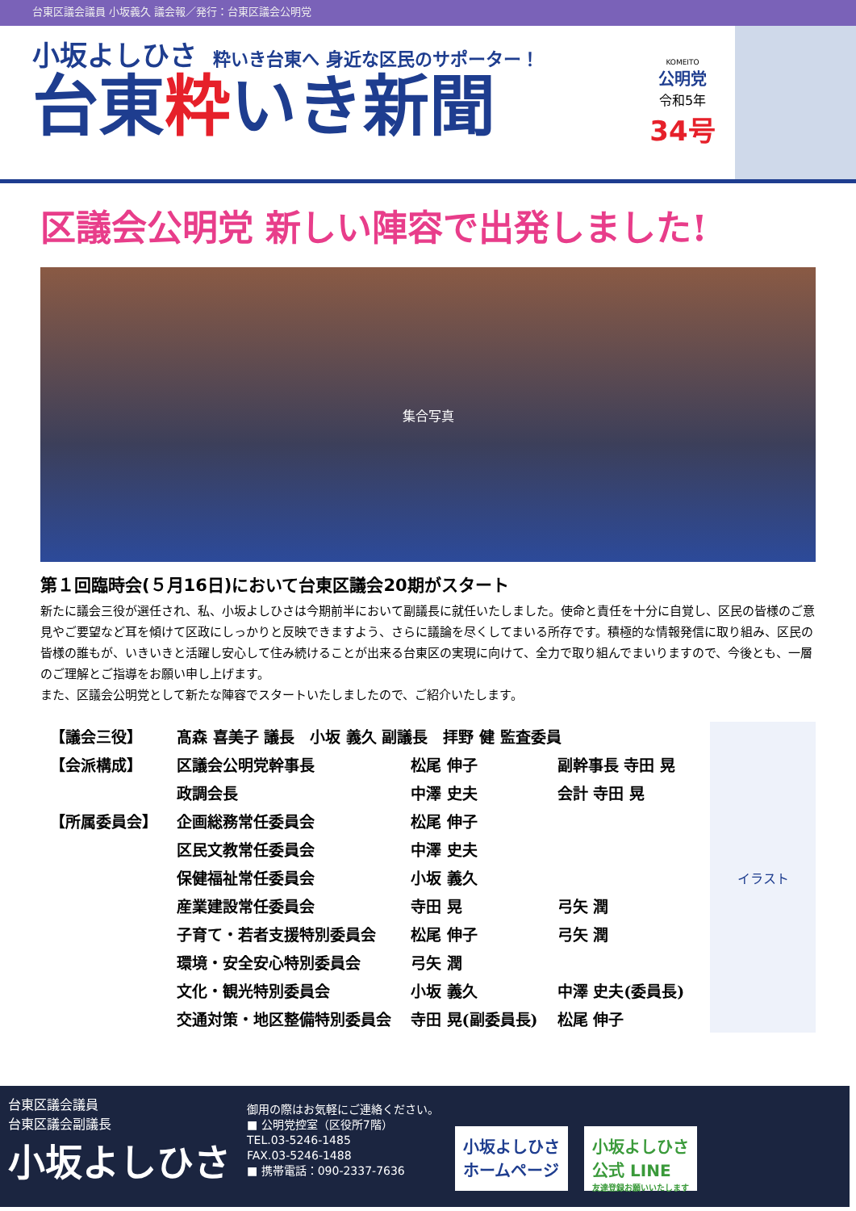台東区議会議員 小坂義久 議会報／発行：台東区議会公明党
小坂よしひさ
粋いき台東へ 身近な区民のサポーター！
台東粋いき新聞
KOMEITO
公明党
令和5年
34号
区議会公明党 新しい陣容で出発しました!
集合写真
第１回臨時会(５月16日)において台東区議会20期がスタート
新たに議会三役が選任され、私、小坂よしひさは今期前半において副議長に就任いたしました。使命と責任を十分に自覚し、区民の皆様のご意見やご要望など耳を傾けて区政にしっかりと反映できますよう、さらに議論を尽くしてまいる所存です。積極的な情報発信に取り組み、区民の皆様の誰もが、いきいきと活躍し安心して住み続けることが出来る台東区の実現に向けて、全力で取り組んでまいりますので、今後とも、一層のご理解とご指導をお願い申し上げます。
また、区議会公明党として新たな陣容でスタートいたしましたので、ご紹介いたします。
| 【議会三役】 | 髙森 喜美子 議長 小坂 義久 副議長 拝野 健 監査委員 | | |
| 【会派構成】 | 区議会公明党幹事長 | 松尾 伸子 | 副幹事長 寺田 晃 |
| | 政調会長 | 中澤 史夫 | 会計 寺田 晃 |
| 【所属委員会】 | 企画総務常任委員会 | 松尾 伸子 | |
| | 区民文教常任委員会 | 中澤 史夫 | |
| | 保健福祉常任委員会 | 小坂 義久 | |
| | 産業建設常任委員会 | 寺田 晃 | 弓矢 潤 |
| | 子育て・若者支援特別委員会 | 松尾 伸子 | 弓矢 潤 |
| | 環境・安全安心特別委員会 | 弓矢 潤 | |
| | 文化・観光特別委員会 | 小坂 義久 | 中澤 史夫(委員長) |
| | 交通対策・地区整備特別委員会 | 寺田 晃(副委員長) | 松尾 伸子 |
イラスト
台東区議会議員
台東区議会副議長
小坂よしひさ
御用の際はお気軽にご連絡ください。
■ 公明党控室（区役所7階）
TEL.03-5246-1485
FAX.03-5246-1488
■ 携帯電話：090-2337-7636
小坂よしひさ
ホームページ
小坂よしひさ
公式 LINE
友達登録お願いいたします